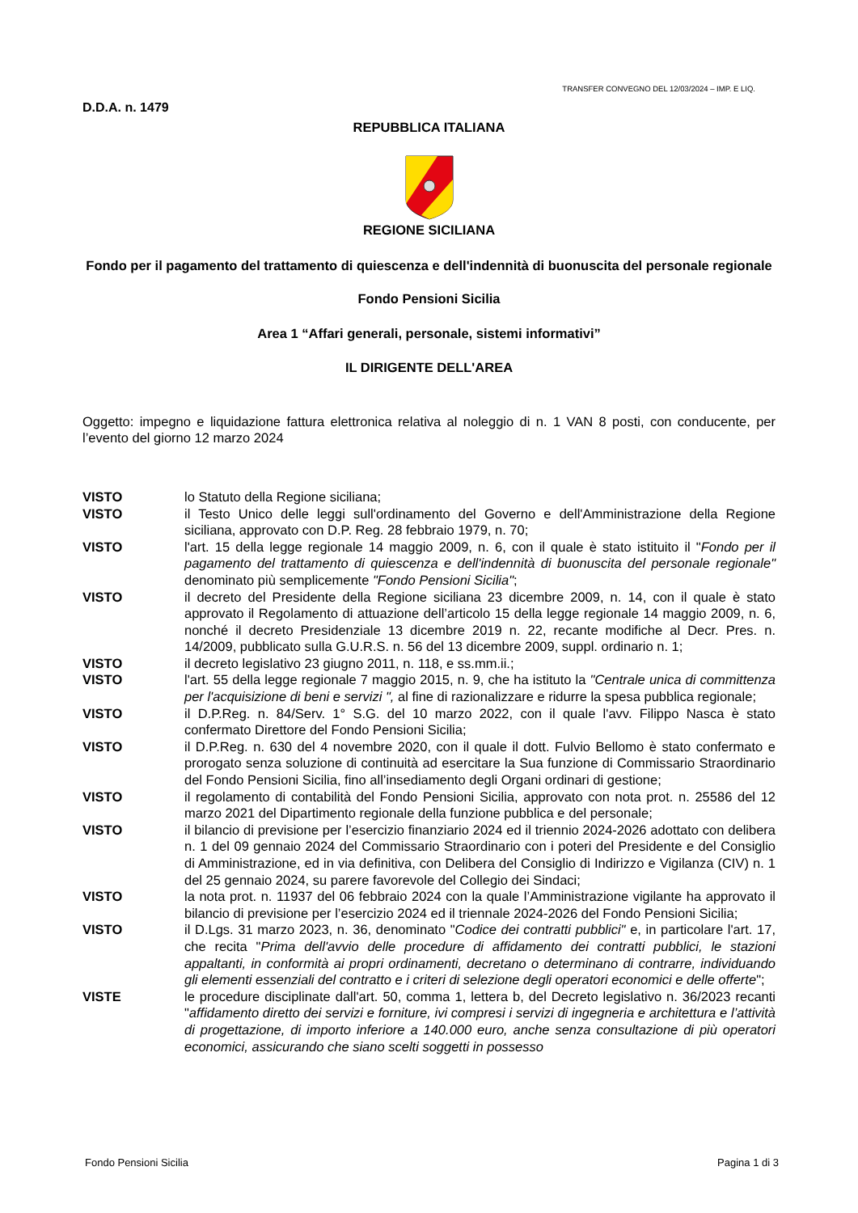TRANSFER CONVEGNO DEL 12/03/2024 – IMP. E LIQ.
D.D.A. n. 1479
REPUBBLICA ITALIANA
REGIONE SICILIANA
Fondo per il pagamento del trattamento di quiescenza e dell'indennità di buonuscita del personale regionale
Fondo Pensioni Sicilia
Area 1 “Affari generali, personale, sistemi informativi”
IL DIRIGENTE DELL'AREA
Oggetto: impegno e liquidazione fattura elettronica relativa al noleggio di n. 1 VAN 8 posti, con conducente, per l’evento del giorno 12 marzo 2024
VISTO lo Statuto della Regione siciliana;
VISTO il Testo Unico delle leggi sull'ordinamento del Governo e dell'Amministrazione della Regione siciliana, approvato con D.P. Reg. 28 febbraio 1979, n. 70;
VISTO l'art. 15 della legge regionale 14 maggio 2009, n. 6, con il quale è stato istituito il "Fondo per il pagamento del trattamento di quiescenza e dell'indennità di buonuscita del personale regionale" denominato più semplicemente "Fondo Pensioni Sicilia";
VISTO il decreto del Presidente della Regione siciliana 23 dicembre 2009, n. 14, con il quale è stato approvato il Regolamento di attuazione dell’articolo 15 della legge regionale 14 maggio 2009, n. 6, nonché il decreto Presidenziale 13 dicembre 2019 n. 22, recante modifiche al Decr. Pres. n. 14/2009, pubblicato sulla G.U.R.S. n. 56 del 13 dicembre 2009, suppl. ordinario n. 1;
VISTO il decreto legislativo 23 giugno 2011, n. 118, e ss.mm.ii.;
VISTO l'art. 55 della legge regionale 7 maggio 2015, n. 9, che ha istituto la "Centrale unica di committenza per l'acquisizione di beni e servizi ", al fine di razionalizzare e ridurre la spesa pubblica regionale;
VISTO il D.P.Reg. n. 84/Serv. 1° S.G. del 10 marzo 2022, con il quale l'avv. Filippo Nasca è stato confermato Direttore del Fondo Pensioni Sicilia;
VISTO il D.P.Reg. n. 630 del 4 novembre 2020, con il quale il dott. Fulvio Bellomo è stato confermato e prorogato senza soluzione di continuità ad esercitare la Sua funzione di Commissario Straordinario del Fondo Pensioni Sicilia, fino all’insediamento degli Organi ordinari di gestione;
VISTO il regolamento di contabilità del Fondo Pensioni Sicilia, approvato con nota prot. n. 25586 del 12 marzo 2021 del Dipartimento regionale della funzione pubblica e del personale;
VISTO il bilancio di previsione per l’esercizio finanziario 2024 ed il triennio 2024-2026 adottato con delibera n. 1 del 09 gennaio 2024 del Commissario Straordinario con i poteri del Presidente e del Consiglio di Amministrazione, ed in via definitiva, con Delibera del Consiglio di Indirizzo e Vigilanza (CIV) n. 1 del 25 gennaio 2024, su parere favorevole del Collegio dei Sindaci;
VISTO la nota prot. n. 11937 del 06 febbraio 2024 con la quale l’Amministrazione vigilante ha approvato il bilancio di previsione per l’esercizio 2024 ed il triennale 2024-2026 del Fondo Pensioni Sicilia;
VISTO il D.Lgs. 31 marzo 2023, n. 36, denominato "Codice dei contratti pubblici" e, in particolare l'art. 17, che recita "Prima dell'avvio delle procedure di affidamento dei contratti pubblici, le stazioni appaltanti, in conformità ai propri ordinamenti, decretano o determinano di contrarre, individuando gli elementi essenziali del contratto e i criteri di selezione degli operatori economici e delle offerte";
VISTE le procedure disciplinate dall'art. 50, comma 1, lettera b, del Decreto legislativo n. 36/2023 recanti "affidamento diretto dei servizi e forniture, ivi compresi i servizi di ingegneria e architettura e l’attività di progettazione, di importo inferiore a 140.000 euro, anche senza consultazione di più operatori economici, assicurando che siano scelti soggetti in possesso
Fondo Pensioni Sicilia Pagina 1 di 3